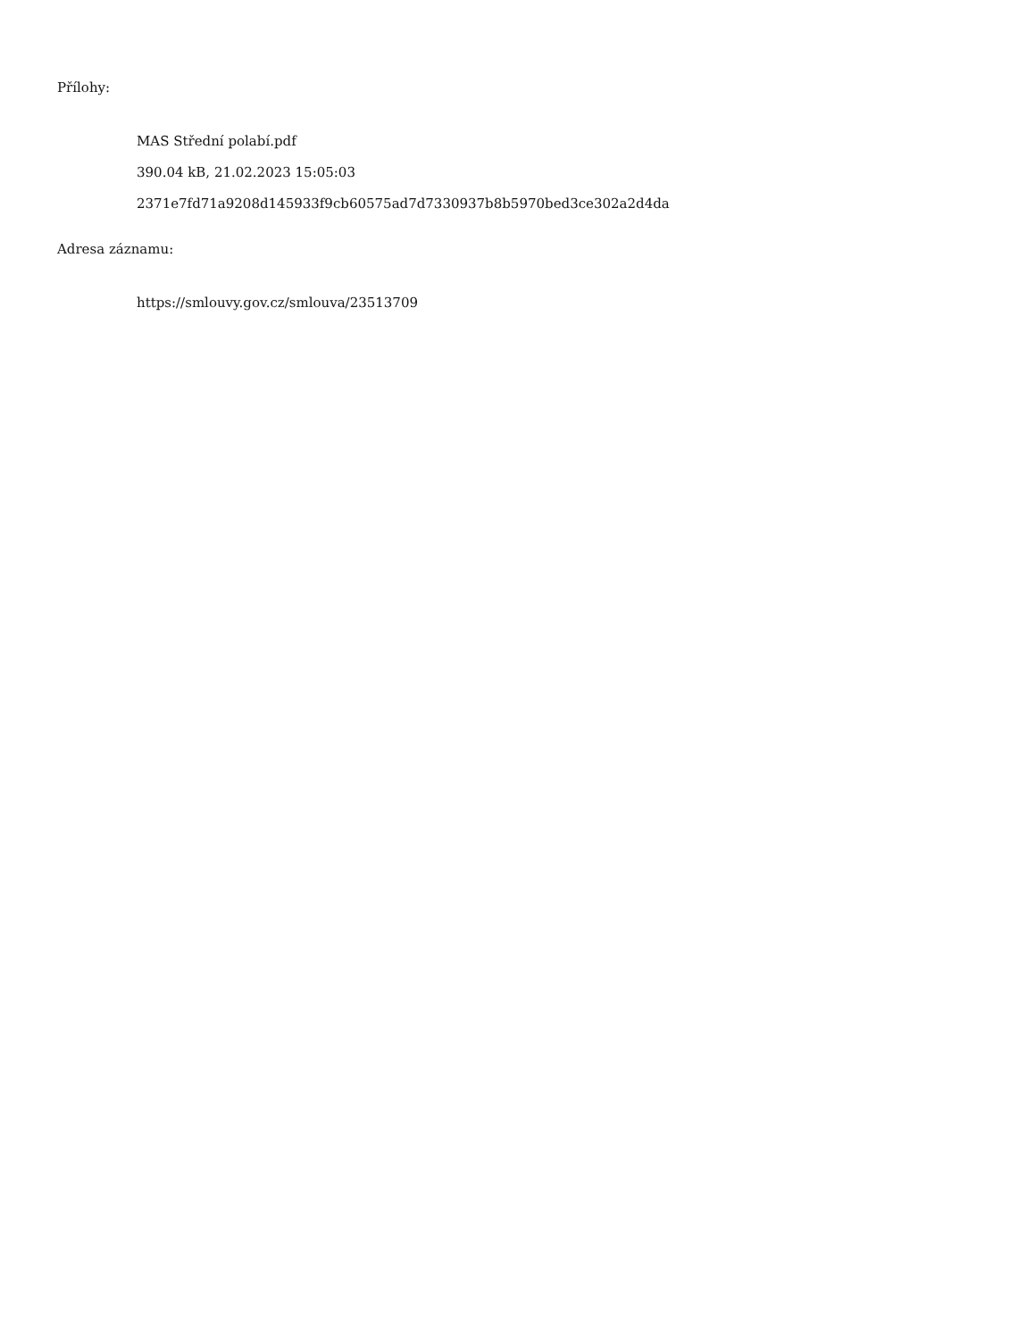Přílohy:
MAS Střední polabí.pdf
390.04 kB, 21.02.2023 15:05:03
2371e7fd71a9208d145933f9cb60575ad7d7330937b8b5970bed3ce302a2d4da
Adresa záznamu:
https://smlouvy.gov.cz/smlouva/23513709